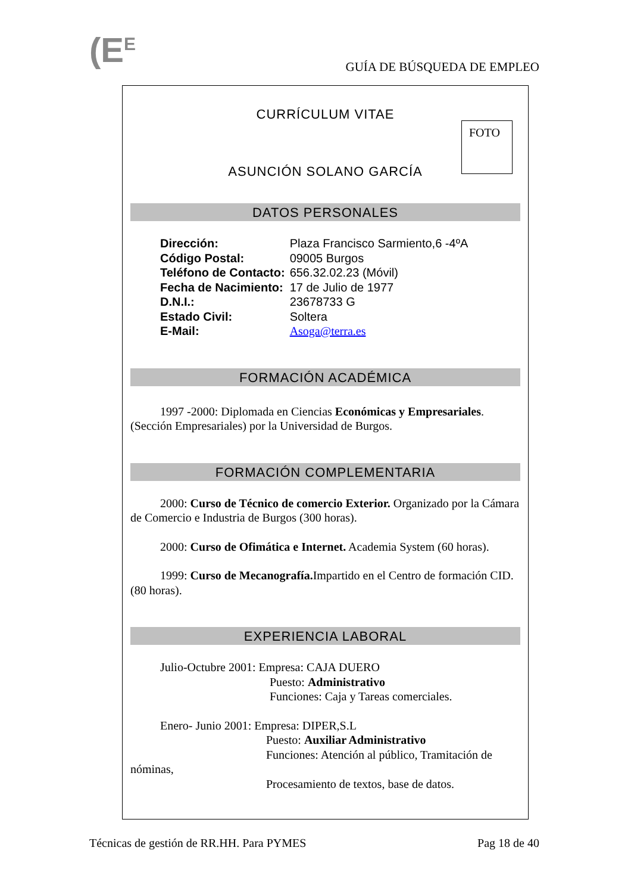(E<sup>E</sup> GUÍA DE BÚSQUEDA DE EMPLEO
CURRÍCULUM VITAE
FOTO
ASUNCIÓN SOLANO GARCÍA
DATOS PERSONALES
| Dirección: | Plaza Francisco Sarmiento,6 -4ºA |
| Código Postal: | 09005 Burgos |
| Teléfono de Contacto: | 656.32.02.23 (Móvil) |
| Fecha de Nacimiento: | 17 de Julio de 1977 |
| D.N.I.: | 23678733 G |
| Estado Civil: | Soltera |
| E-Mail: | Asoga@terra.es |
FORMACIÓN ACADÉMICA
1997 -2000: Diplomada en Ciencias Económicas y Empresariales. (Sección Empresariales) por la Universidad de Burgos.
FORMACIÓN COMPLEMENTARIA
2000: Curso de Técnico de comercio Exterior. Organizado por la Cámara de Comercio e Industria de Burgos (300 horas).
2000: Curso de Ofimática e Internet. Academia System (60 horas).
1999: Curso de Mecanografía. Impartido en el Centro de formación CID. (80 horas).
EXPERIENCIA LABORAL
Julio-Octubre 2001: Empresa: CAJA DUERO
Puesto: Administrativo
Funciones: Caja y Tareas comerciales.
Enero- Junio 2001: Empresa: DIPER,S.L
Puesto: Auxiliar Administrativo
Funciones: Atención al público, Tramitación de
nóminas,
Procesamiento de textos, base de datos.
Técnicas de gestión de RR.HH. Para PYMES Pag 18 de 40